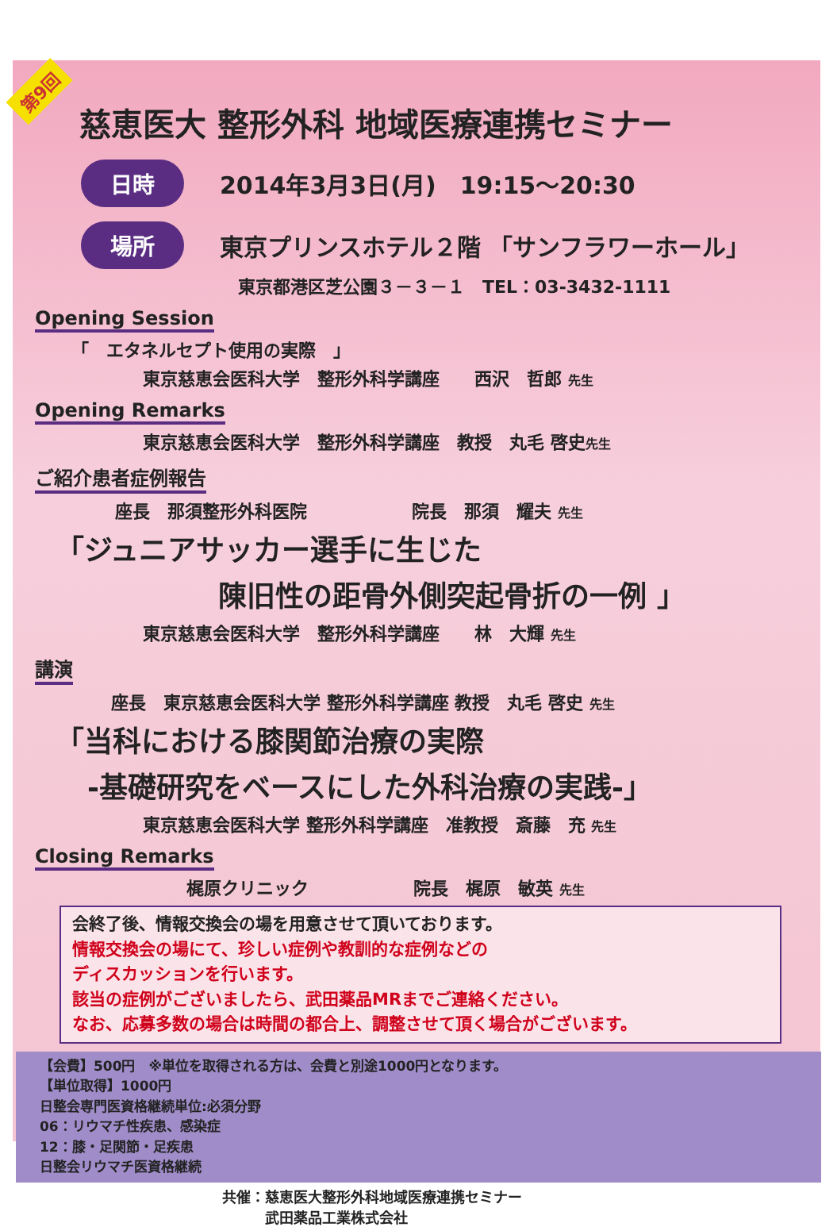第9回
慈恵医大 整形外科 地域医療連携セミナー
日時 2014年3月3日(月)　19:15～20:30
場所 東京プリンスホテル２階 「サンフラワーホール」
東京都港区芝公園３－３－１　TEL：03-3432-1111
Opening Session
「　エタネルセプト使用の実際　」
東京慈恵会医科大学　整形外科学講座　　西沢　哲郎 先生
Opening Remarks
東京慈恵会医科大学　整形外科学講座　教授　丸毛 啓史先生
ご紹介患者症例報告
座長　那須整形外科医院　　　　　　院長　那須　耀夫 先生
「ジュニアサッカー選手に生じた
陳旧性の距骨外側突起骨折の一例 」
東京慈恵会医科大学　整形外科学講座　　林　大輝 先生
講演
座長　東京慈恵会医科大学 整形外科学講座 教授　丸毛 啓史 先生
「当科における膝関節治療の実際
-基礎研究をベースにした外科治療の実践-」
東京慈恵会医科大学 整形外科学講座　准教授　斎藤　充 先生
Closing Remarks
梶原クリニック　　　　　　院長　梶原　敏英 先生
会終了後、情報交換会の場を用意させて頂いております。
情報交換会の場にて、珍しい症例や教訓的な症例などの
ディスカッションを行います。
該当の症例がございましたら、武田薬品MRまでご連絡ください。
なお、応募多数の場合は時間の都合上、調整させて頂く場合がございます。
【会費】500円　※単位を取得される方は、会費と別途1000円となります。
【単位取得】1000円
日整会専門医資格継続単位:必須分野
06：リウマチ性疾患、感染症
12：膝・足関節・足疾患
日整会リウマチ医資格継続
共催：慈恵医大整形外科地域医療連携セミナー
　　　武田薬品工業株式会社